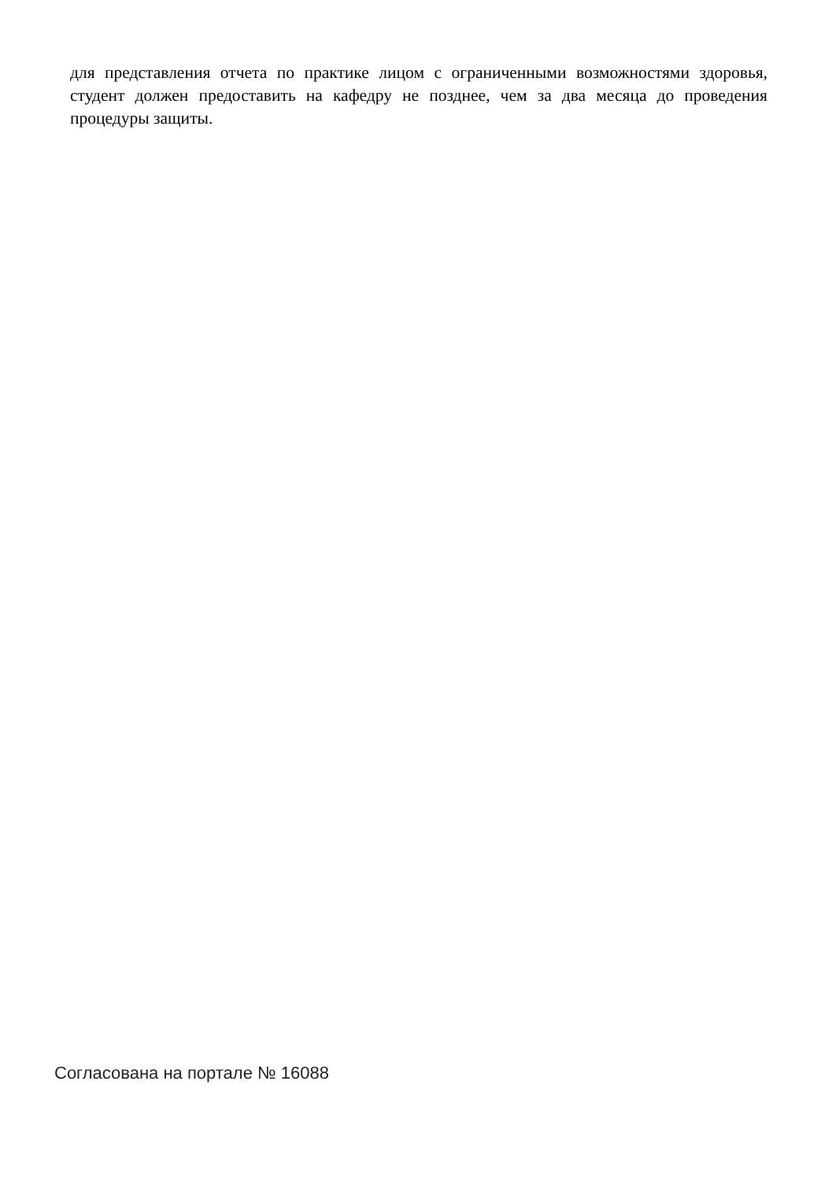для представления отчета по практике лицом с ограниченными возможностями здоровья, студент должен предоставить на кафедру не позднее, чем за два месяца до проведения процедуры защиты.
Согласована на портале № 16088